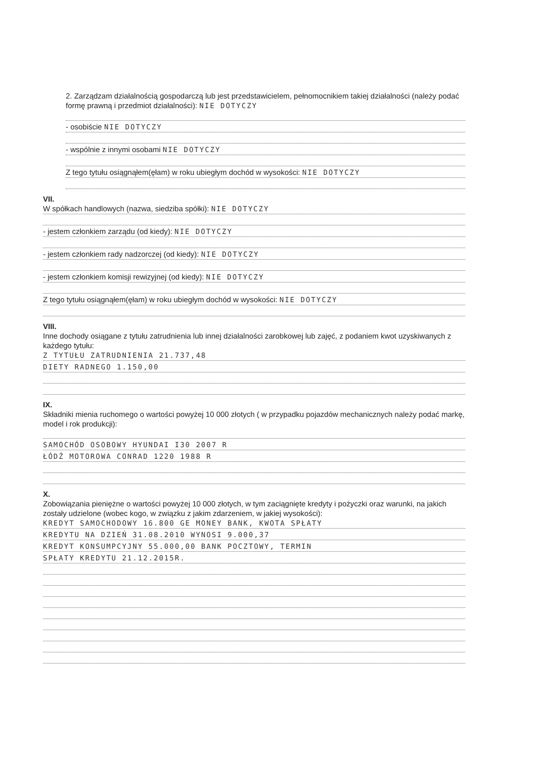2. Zarządzam działalnością gospodarczą lub jest przedstawicielem, pełnomocnikiem takiej działalności (należy podać formę prawną i przedmiot działalności): NIE DOTYCZY
- osobiście NIE DOTYCZY
- wspólnie z innymi osobami NIE DOTYCZY
Z tego tytułu osiągnąłem(ęłam) w roku ubiegłym dochód w wysokości: NIE DOTYCZY
VII.
W spółkach handlowych (nazwa, siedziba spółki): NIE DOTYCZY
- jestem członkiem zarządu (od kiedy): NIE DOTYCZY
- jestem członkiem rady nadzorczej (od kiedy): NIE DOTYCZY
- jestem członkiem komisji rewizyjnej (od kiedy): NIE DOTYCZY
Z tego tytułu osiągnąłem(ęłam) w roku ubiegłym dochód w wysokości: NIE DOTYCZY
VIII.
Inne dochody osiągane z tytułu zatrudnienia lub innej działalności zarobkowej lub zajęć, z podaniem kwot uzyskiwanych z każdego tytułu:
Z TYTUŁU ZATRUDNIENIA 21.737,48
DIETY RADNEGO 1.150,00
IX.
Składniki mienia ruchomego o wartości powyżej 10 000 złotych ( w przypadku pojazdów mechanicznych należy podać markę, model i rok produkcji):
SAMOCHÓD OSOBOWY HYUNDAI I30 2007 R
ŁÓDŹ MOTOROWA CONRAD 1220 1988 R
X.
Zobowiązania pieniężne o wartości powyżej 10 000 złotych, w tym zaciągnięte kredyty i pożyczki oraz warunki, na jakich zostały udzielone (wobec kogo, w związku z jakim zdarzeniem, w jakiej wysokości):
KREDYT SAMOCHODOWY 16.800 GE MONEY BANK, KWOTA SPŁATY
KREDYTU NA DZIEŃ 31.08.2010 WYNOSI 9.000,37
KREDYT KONSUMPCYJNY 55.000,00 BANK POCZTOWY, TERMIN
SPŁATY KREDYTU 21.12.2015R.